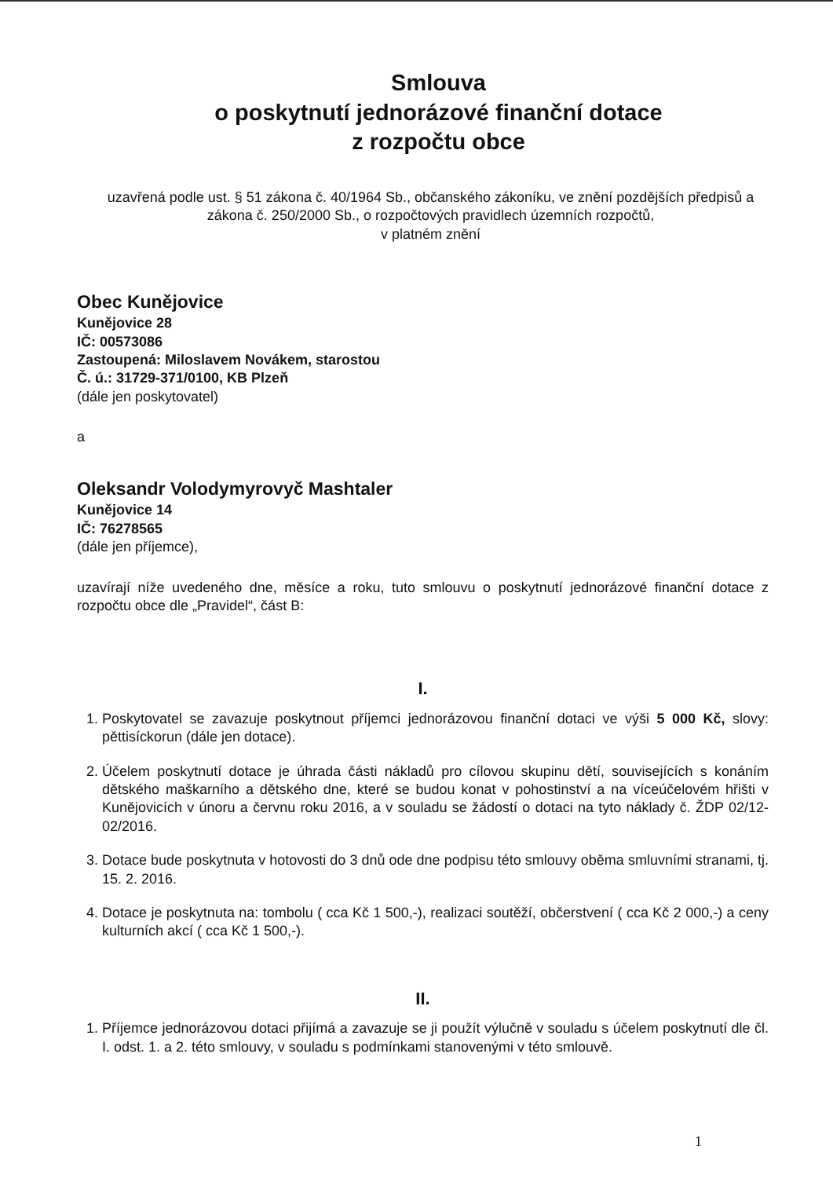Smlouva
o poskytnutí jednorázové finanční dotace
z rozpočtu obce
uzavřená podle ust. § 51 zákona č. 40/1964 Sb., občanského zákoníku, ve znění pozdějších předpisů a zákona č. 250/2000 Sb., o rozpočtových pravidlech územních rozpočtů,
v platném znění
Obec Kunějovice
Kunějovice 28
IČ: 00573086
Zastoupená: Miloslavem Novákem, starostou
Č. ú.: 31729-371/0100, KB Plzeň
(dále jen poskytovatel)
a
Oleksandr Volodymyrovyč Mashtaler
Kunějovice 14
IČ: 76278565
(dále jen příjemce),
uzavírají níže uvedeného dne, měsíce a roku, tuto smlouvu o poskytnutí jednorázové finanční dotace z rozpočtu obce dle „Pravidel“, část B:
I.
1. Poskytovatel se zavazuje poskytnout příjemci jednorázovou finanční dotaci ve výši 5 000 Kč, slovy: pěttisíckorun (dále jen dotace).
2. Účelem poskytnutí dotace je úhrada části nákladů pro cílovou skupinu dětí, souvisejících s konáním dětského maškarního a dětského dne, které se budou konat v pohostinství a na víceúčelovém hřišti v Kunějovicích v únoru a červnu roku 2016, a v souladu se žádostí o dotaci na tyto náklady č. ŽDP 02/12-02/2016.
3. Dotace bude poskytnuta v hotovosti do 3 dnů ode dne podpisu této smlouvy oběma smluvními stranami, tj. 15. 2. 2016.
4. Dotace je poskytnuta na: tombolu ( cca Kč 1 500,-), realizaci soutěží, občerstvení ( cca Kč 2 000,-) a ceny kulturních akcí ( cca Kč 1 500,-).
II.
1. Příjemce jednorázovou dotaci přijímá a zavazuje se ji použít výlučně v souladu s účelem poskytnutí dle čl. I. odst. 1. a 2. této smlouvy, v souladu s podmínkami stanovenými v této smlouvě.
1